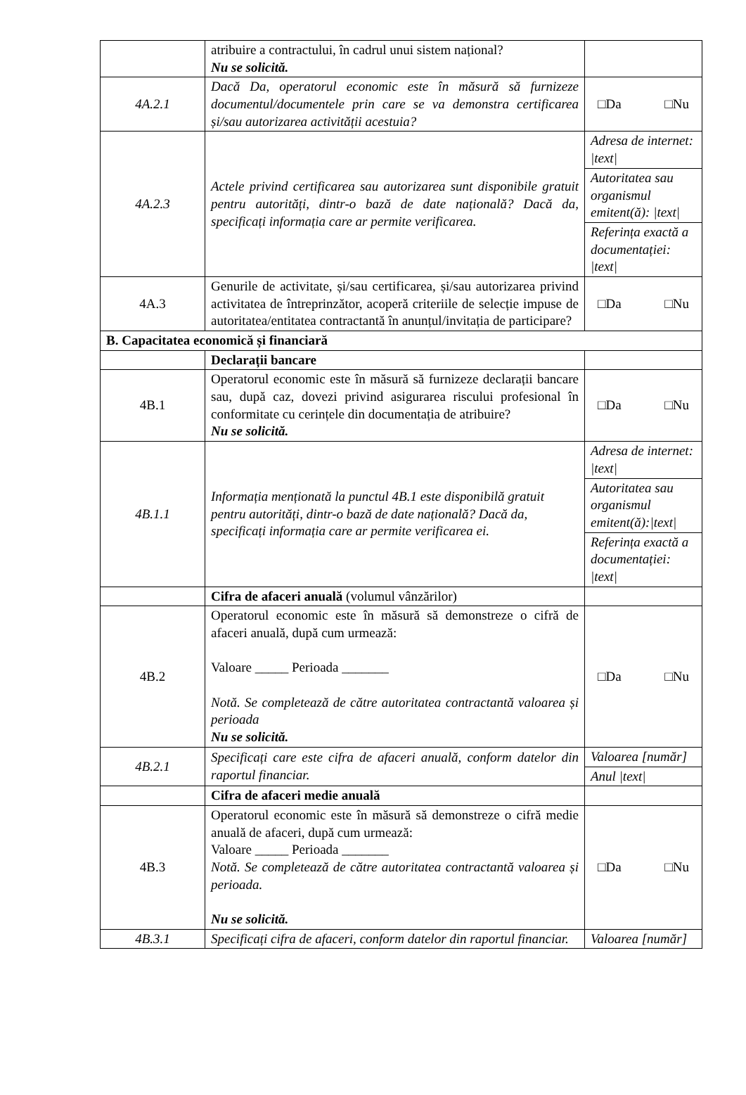| | atribuire a contractului, în cadrul unui sistem național? Nu se solicită. | |
| 4A.2.1 | Dacă Da, operatorul economic este în măsură să furnizeze documentul/documentele prin care se va demonstra certificarea și/sau autorizarea activității acestuia? | □Da □Nu |
| 4A.2.3 | Actele privind certificarea sau autorizarea sunt disponibile gratuit pentru autorități, dintr-o bază de date națională? Dacă da, specificați informația care ar permite verificarea. | Adresa de internet: /text/ Autoritatea sau organismul emitent(ă): /text/ Referința exactă a documentației: /text/ |
| 4A.3 | Genurile de activitate, și/sau certificarea, și/sau autorizarea privind activitatea de întreprinzător, acoperă criteriile de selecție impuse de autoritatea/entitatea contractantă în anunțul/invitația de participare? | □Da □Nu |
| B. Capacitatea economică și financiară | | |
| | Declarații bancare | |
| 4B.1 | Operatorul economic este în măsură să furnizeze declarații bancare sau, după caz, dovezi privind asigurarea riscului profesional în conformitate cu cerințele din documentația de atribuire? Nu se solicită. | □Da □Nu |
| 4B.1.1 | Informația menționată la punctul 4B.1 este disponibilă gratuit pentru autorități, dintr-o bază de date națională? Dacă da, specificați informația care ar permite verificarea ei. | Adresa de internet: /text/ Autoritatea sau organismul emitent(ă):/text/ Referința exactă a documentației: /text/ |
| | Cifra de afaceri anuală (volumul vânzărilor) | |
| 4B.2 | Operatorul economic este în măsură să demonstreze o cifră de afaceri anuală, după cum urmează: Valoare _____ Perioada _______ Notă. Se completează de către autoritatea contractantă valoarea și perioada Nu se solicită. | □Da □Nu |
| 4B.2.1 | Specificați care este cifra de afaceri anuală, conform datelor din raportul financiar. | Valoarea [număr] Anul /text/ |
| | Cifra de afaceri medie anuală | |
| 4B.3 | Operatorul economic este în măsură să demonstreze o cifră medie anuală de afaceri, după cum urmează: Valoare _____ Perioada _______ Notă. Se completează de către autoritatea contractantă valoarea și perioada. Nu se solicită. | □Da □Nu |
| 4B.3.1 | Specificați cifra de afaceri, conform datelor din raportul financiar. | Valoarea [număr] |